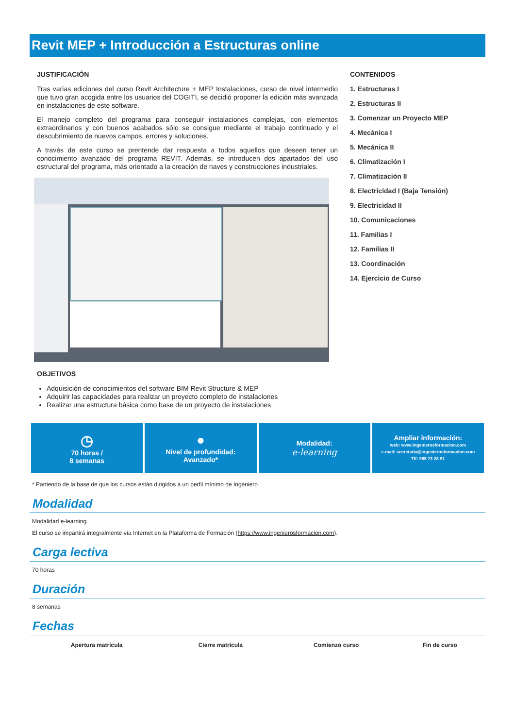Revit MEP + Introducción a Estructuras online
JUSTIFICACIÓN
Tras varias ediciones del curso Revit Architecture + MEP Instalaciones, curso de nivel intermedio que tuvo gran acogida entre los usuarios del COGITI, se decidió proponer la edición más avanzada en instalaciones de este software.
El manejo completo del programa para conseguir instalaciones complejas, con elementos extraordinarios y con buenos acabados sólo se consigue mediante el trabajo continuado y el descubrimiento de nuevos campos, errores y soluciones.
A través de este curso se prentende dar respuesta a todos aquellos que deseen tener un conocimiento avanzado del programa REVIT. Además, se introducen dos apartados del uso estructural del programa, más orientado a la creación de naves y construcciones industriales.
OBJETIVOS
Adquisición de conocimientos del software BIM Revit Structure & MEP
Adquirir las capacidades para realizar un proyecto completo de instalaciones
Realizar una estructura básica como base de un proyecto de instalaciones
CONTENIDOS
1. Estructuras I
2. Estructuras II
3. Comenzar un Proyecto MEP
4. Mecánica I
5. Mecánica II
6. Climatización I
7. Climatización II
8. Electricidad I (Baja Tensión)
9. Electricidad II
10. Comunicaciones
11. Familias I
12. Familias II
13. Coordinación
14. Ejercicio de Curso
◷
70 horas /
8 semanas
●
Nivel de profundidad:
Avanzado*
Modalidad:
e-learning
Ampliar información:
web: www.ingenierosformacion.com
e-mail: secretaria@ingenierosformacion.com
Tlf: 985 73 28 91
* Partiendo de la base de que los cursos están dirigidos a un perfil mínimo de Ingeniero
Modalidad
Modalidad e-learning.
El curso se impartirá integralmente vía Internet en la Plataforma de Formación (https://www.ingenierosformacion.com).
Carga lectiva
70 horas
Duración
8 semanas
Fechas
| Apertura matrícula | Cierre matrícula | Comienzo curso | Fin de curso |
| --- | --- | --- | --- |